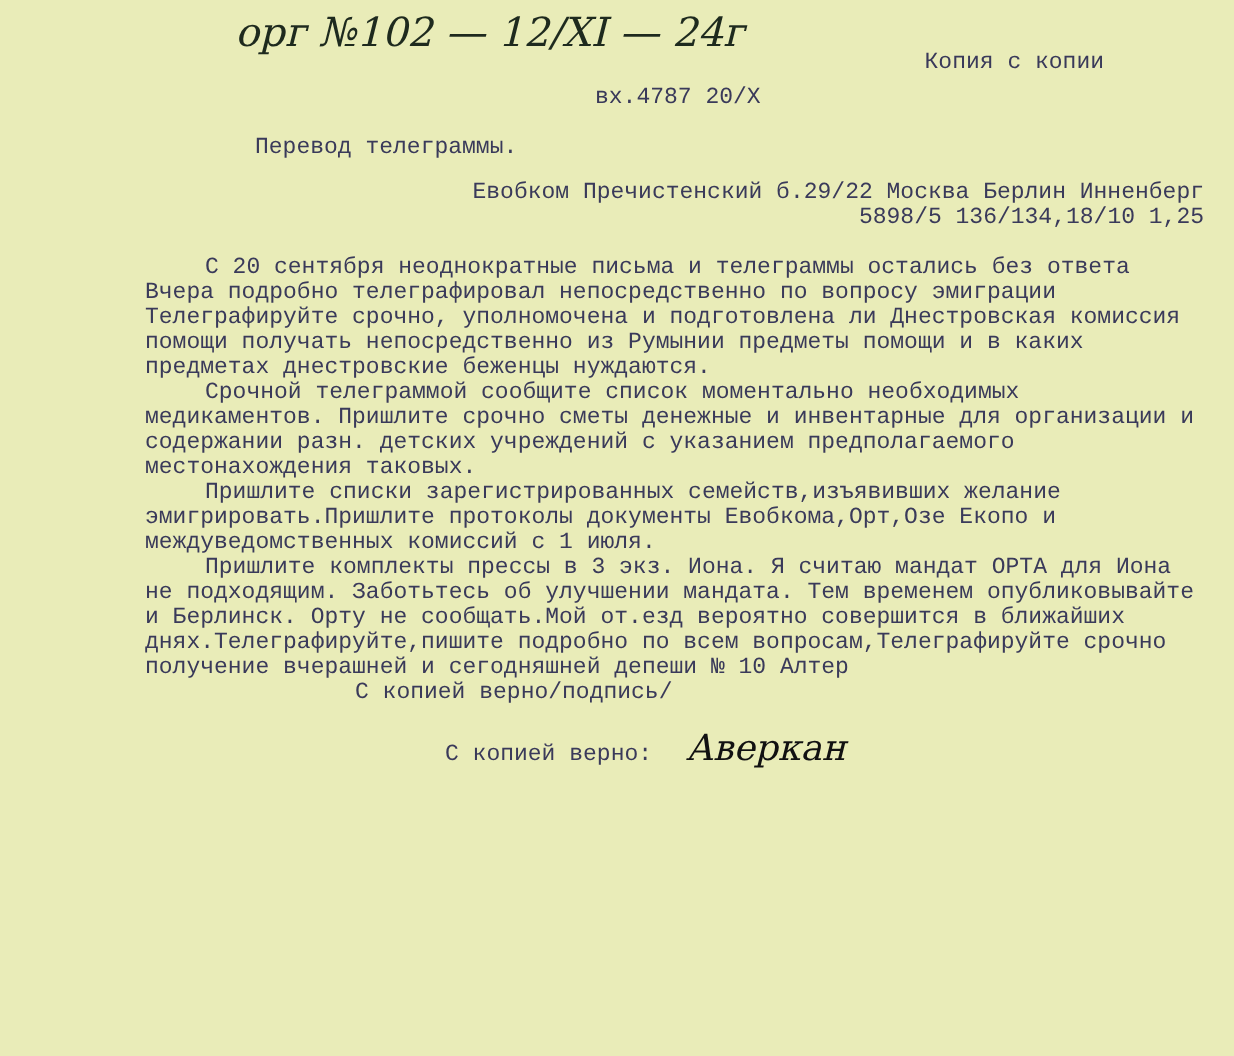орг №102 — 12/XI — 24г
Копия с копии
вх.4787 20/X
Перевод телеграммы.
Евобком Пречистенский б.29/22 Москва Берлин Инненберг
5898/5 136/134,18/10 1,25
С 20 сентября неоднократные письма и телеграммы остались без ответа Вчера подробно телеграфировал непосредственно по вопросу эмиграции Телеграфируйте срочно, уполномочена и подготовлена ли Днестровская комиссия помощи получать непосредственно из Румынии предметы помощи и в каких предметах днестровские беженцы нуждаются.
Срочной телеграммой сообщите список моментально необходимых медикаментов. Пришлите срочно сметы денежные и инвентарные для организации и содержании разн. детских учреждений с указанием предполагаемого местонахождения таковых.
Пришлите списки зарегистрированных семейств,изъявивших желание эмигрировать.Пришлите протоколы документы Евобкома,Орт,Озе Екопо и междуведомственных комиссий с 1 июля.
Пришлите комплекты прессы в 3 экз. Иона. Я считаю мандат ОРТА для Иона не подходящим. Заботьтесь об улучшении мандата. Тем временем опубликовывайте и Берлинск. Орту не сообщать.Мой от.езд вероятно совершится в ближайших днях.Телеграфируйте,пишите подробно по всем вопросам,Телеграфируйте срочно получение вчерашней и сегодняшней депеши № 10 Алтер
С копией верно/подпись/
С копией верно: Аверкан